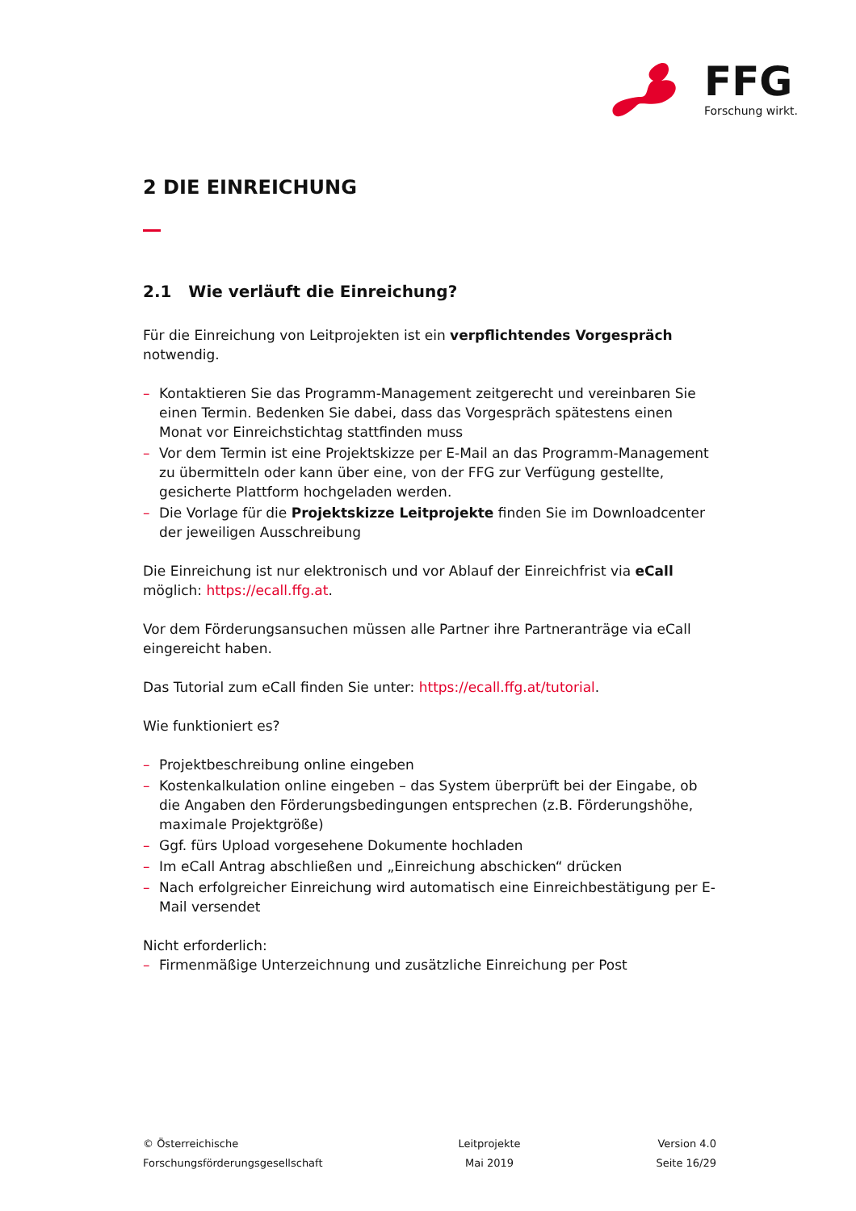FFG
Forschung wirkt.
2 DIE EINREICHUNG
2.1 Wie verläuft die Einreichung?
Für die Einreichung von Leitprojekten ist ein verpflichtendes Vorgespräch notwendig.
– Kontaktieren Sie das Programm-Management zeitgerecht und vereinbaren Sie einen Termin. Bedenken Sie dabei, dass das Vorgespräch spätestens einen Monat vor Einreichstichtag stattfinden muss
– Vor dem Termin ist eine Projektskizze per E-Mail an das Programm-Management zu übermitteln oder kann über eine, von der FFG zur Verfügung gestellte, gesicherte Plattform hochgeladen werden.
– Die Vorlage für die Projektskizze Leitprojekte finden Sie im Downloadcenter der jeweiligen Ausschreibung
Die Einreichung ist nur elektronisch und vor Ablauf der Einreichfrist via eCall möglich: https://ecall.ffg.at.
Vor dem Förderungsansuchen müssen alle Partner ihre Partneranträge via eCall eingereicht haben.
Das Tutorial zum eCall finden Sie unter: https://ecall.ffg.at/tutorial.
Wie funktioniert es?
– Projektbeschreibung online eingeben
– Kostenkalkulation online eingeben – das System überprüft bei der Eingabe, ob die Angaben den Förderungsbedingungen entsprechen (z.B. Förderungshöhe, maximale Projektgröße)
– Ggf. fürs Upload vorgesehene Dokumente hochladen
– Im eCall Antrag abschließen und „Einreichung abschicken“ drücken
– Nach erfolgreicher Einreichung wird automatisch eine Einreichbestätigung per E-Mail versendet
Nicht erforderlich:
– Firmenmäßige Unterzeichnung und zusätzliche Einreichung per Post
© Österreichische
Forschungsförderungsgesellschaft
Leitprojekte
Mai 2019
Version 4.0
Seite 16/29